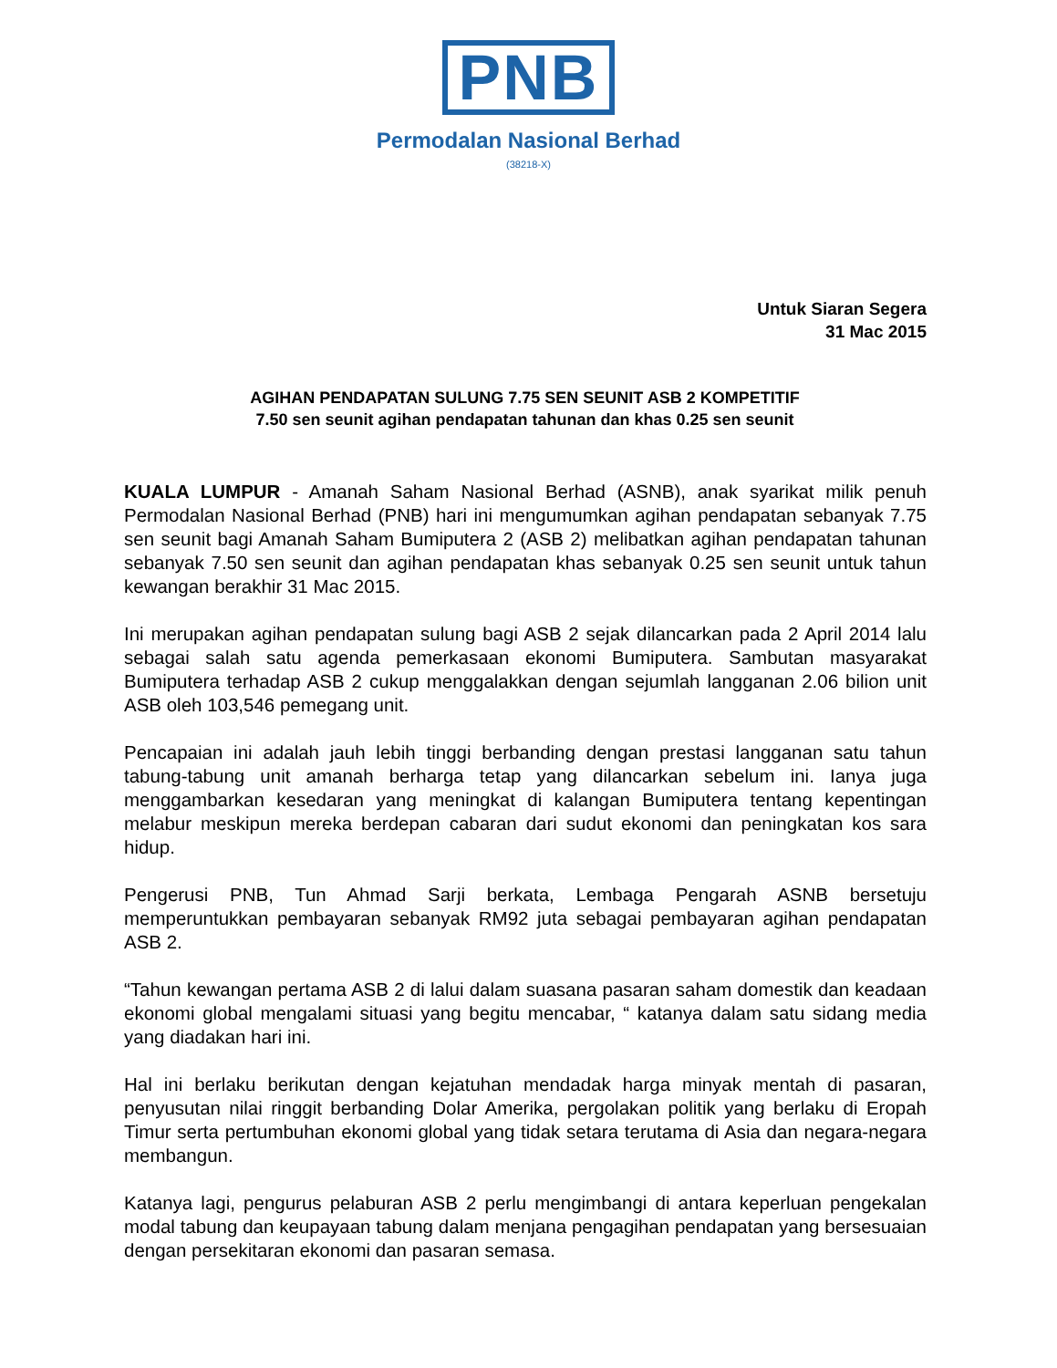PNB
Permodalan Nasional Berhad
(38218-X)
Untuk Siaran Segera
31 Mac 2015
AGIHAN PENDAPATAN SULUNG 7.75 SEN SEUNIT ASB 2 KOMPETITIF
7.50 sen seunit agihan pendapatan tahunan dan khas 0.25 sen seunit
KUALA LUMPUR - Amanah Saham Nasional Berhad (ASNB), anak syarikat milik penuh Permodalan Nasional Berhad (PNB) hari ini mengumumkan agihan pendapatan sebanyak 7.75 sen seunit bagi Amanah Saham Bumiputera 2 (ASB 2) melibatkan agihan pendapatan tahunan sebanyak 7.50 sen seunit dan agihan pendapatan khas sebanyak 0.25 sen seunit untuk tahun kewangan berakhir 31 Mac 2015.
Ini merupakan agihan pendapatan sulung bagi ASB 2 sejak dilancarkan pada 2 April 2014 lalu sebagai salah satu agenda pemerkasaan ekonomi Bumiputera. Sambutan masyarakat Bumiputera terhadap ASB 2 cukup menggalakkan dengan sejumlah langganan 2.06 bilion unit ASB oleh 103,546 pemegang unit.
Pencapaian ini adalah jauh lebih tinggi berbanding dengan prestasi langganan satu tahun tabung-tabung unit amanah berharga tetap yang dilancarkan sebelum ini. Ianya juga menggambarkan kesedaran yang meningkat di kalangan Bumiputera tentang kepentingan melabur meskipun mereka berdepan cabaran dari sudut ekonomi dan peningkatan kos sara hidup.
Pengerusi PNB, Tun Ahmad Sarji berkata, Lembaga Pengarah ASNB bersetuju memperuntukkan pembayaran sebanyak RM92 juta sebagai pembayaran agihan pendapatan ASB 2.
“Tahun kewangan pertama ASB 2 di lalui dalam suasana pasaran saham domestik dan keadaan ekonomi global mengalami situasi yang begitu mencabar, “ katanya dalam satu sidang media yang diadakan hari ini.
Hal ini berlaku berikutan dengan kejatuhan mendadak harga minyak mentah di pasaran, penyusutan nilai ringgit berbanding Dolar Amerika, pergolakan politik yang berlaku di Eropah Timur serta pertumbuhan ekonomi global yang tidak setara terutama di Asia dan negara-negara membangun.
Katanya lagi, pengurus pelaburan ASB 2 perlu mengimbangi di antara keperluan pengekalan modal tabung dan keupayaan tabung dalam menjana pengagihan pendapatan yang bersesuaian dengan persekitaran ekonomi dan pasaran semasa.